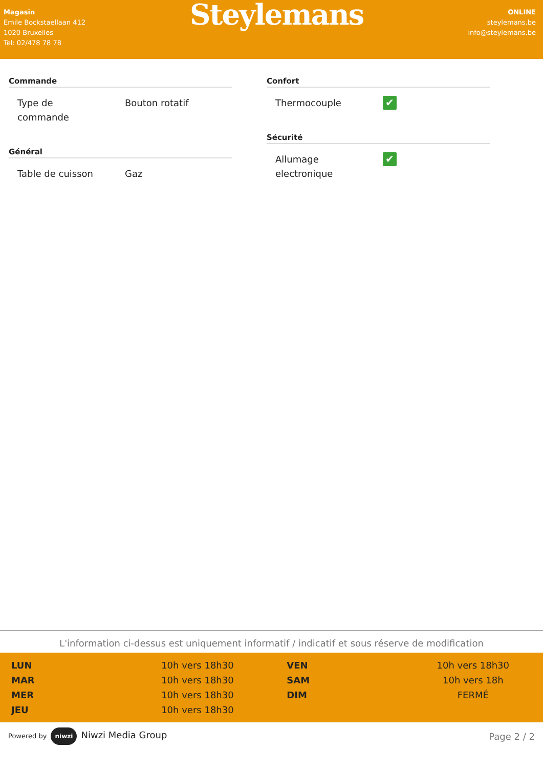Magasin
Emile Bockstaellaan 412
1020 Bruxelles
Tel: 02/478 78 78
Steylemans
ONLINE
steylemans.be
info@steylemans.be
Commande
| Type de commande | Bouton rotatif |
Général
| Table de cuisson | Gaz |
Confort
| Thermocouple | ✔ |
Sécurité
| Allumage electronique | ✔ |
L'information ci-dessus est uniquement informatif / indicatif et sous réserve de modification
| LUN | 10h vers 18h30 | | VEN | 10h vers 18h30 |
| MAR | 10h vers 18h30 | | SAM | 10h vers 18h |
| MER | 10h vers 18h30 | | DIM | FERMÉ |
| JEU | 10h vers 18h30 | | | |
Powered by niwzi Niwzi Media Group
Page 2 / 2